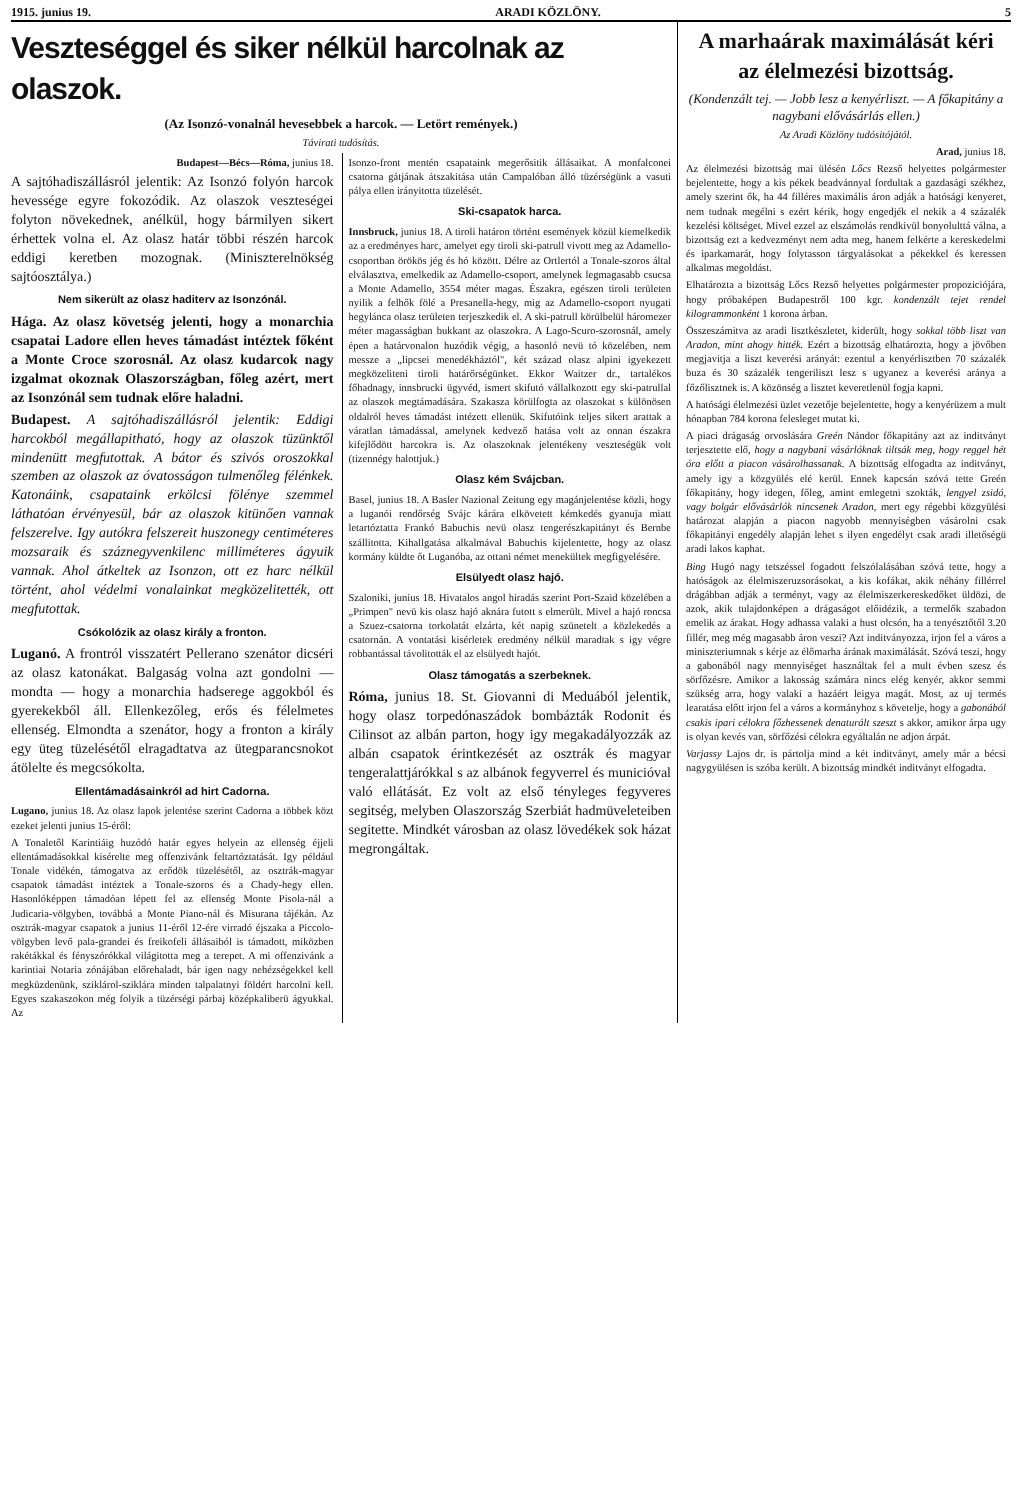1915. junius 19. ARADI KÖZLÖNY. 5
Veszteséggel és siker nélkül harcolnak az olaszok.
(Az Isonzó-vonalnál hevesebbek a harcok. — Letört remények.)
Távirati tudósítás.
Budapest—Bécs—Róma, junius 18.
A sajtóhadiszállásról jelentik: Az Isonzó folyón harcok hevessége egyre fokozódik. Az olaszok veszteségei folyton növekednek, anélkül, hogy bármilyen sikert érhettek volna el. Az olasz határ többi részén harcok eddigi keretben mozognak. (Miniszterelnökség sajtóosztálya.)
Nem sikerült az olasz haditerv az Isonzónál.
Hága. Az olasz követség jelenti, hogy a monarchia csapatai Ladore ellen heves támadást intéztek főként a Monte Croce szorosnál. Az olasz kudarcok nagy izgalmat okoznak Olaszországban, főleg azért, mert az Isonzónál sem tudnak előre haladni.
Budapest. A sajtóhadiszállásról jelentik: Eddigi harcokból megállapitható, hogy az olaszok tüzünktől mindenütt megfutottak. A bátor és szivós oroszokkal szemben az olaszok az óvatosságon tulmenőleg félénkek. Katonáink, csapataink erkölcsi fölénye szemmel láthatóan érvényesül, bár az olaszok kitünően vannak felszerelve. Igy autókra felszereit huszonegy centiméteres mozsaraik és száznegyvenkilenc milliméteres ágyuik vannak. Ahol átkeltek az Isonzon, ott ez harc nélkül történt, ahol védelmi vonalainkat megközelitették, ott megfutottak.
Csókolózik az olasz király a fronton.
Luganó. A frontról visszatért Pellerano szenátor dicséri az olasz katonákat. Balgaság volna azt gondolni — mondta — hogy a monarchia hadserege aggokból és gyerekekből áll. Ellenkezőleg, erős és félelmetes ellenség. Elmondta a szenátor, hogy a fronton a király egy üteg tüzelésétől elragadtatva az ütegparancsnokot átölelte és megcsókolta.
Ellentámadásainkról ad hirt Cadorna.
Lugano, junius 18. Az olasz lapok jelentése szerint Cadorna a többek közt ezeket jelenti junius 15-éről:
A Tonaletől Karintiáig huzódó határ egyes helyein az ellenség éjjeli ellentámadásokkal kisérelte meg offenzivánk feltartóztatását. Igy például Tonale vidékén, támogatva az erődök tüzelésétől, az osztrák-magyar csapatok támadást intéztek a Tonale-szoros és a Chady-hegy ellen. Hasonlóképpen támadóan lépett fel az ellenség Monte Pisola-nál a Judicaria-völgyben, továbbá a Monte Piano-nál és Misurana tájékán. Az osztrák-magyar csapatok a junius 11-éről 12-ére virradó éjszaka a Piccolo-völgyben levő pala-grandei és freikofeli állásaiból is támadott, miközben rakétákkal és fényszórókkal világitotta meg a terepet. A mi offenzivánk a karintiai Notaria zónájában előrehaladt, bár igen nagy nehézségekkel kell megküzdenünk, sziklárol-sziklára minden talpalatnyi földért harcolni kell. Egyes szakaszokon még folyik a tüzérségi párbaj középkaliberü ágyukkal. Az
Isonzo-front mentén csapataink megerősitik állásaikat. A monfalconei csatorna gátjának átszakitása után Campalóban álló tüzérségünk a vasuti pálya ellen irányitotta tüzelését.
Ski-csapatok harca.
Innsbruck, junius 18. A tiroli határon történt események közül kiemelkedik az a eredményes harc, amelyet egy tiroli ski-patrull vivott meg az Adamello-csoportban örökös jég és hó között. Délre az Ortlertól a Tonale-szoros által elválasztva, emelkedik az Adamello-csoport, amelynek legmagasabb csucsa a Monte Adamello, 3554 méter magas. Északra, egészen tiroli területen nyilik a felhők fölé a Presanella-hegy, mig az Adamello-csoport nyugati hegylánca olasz területen terjeszkedik el. A ski-patrull körülbelül háromezer méter magasságban bukkant az olaszokra. A Lago-Scuro-szorosnál, amely épen a határvonalon huzódik végig, a hasonló nevü tó közelében, nem messze a „lipcsei menedékháztól", két század olasz alpini igyekezett megközeliteni tiroli határőrségünket. Ekkor Waitzer dr., tartalékos főhadnagy, innsbrucki ügyvéd, ismert skifutó vállalkozott egy ski-patrullal az olaszok megtámadására. Szakasza körülfogta az olaszokat s különösen oldalról heves támadást intézett ellenük. Skifutóink teljes sikert arattak a váratlan támadással, amelynek kedvező hatása volt az onnan északra kifejlődött harcokra is. Az olaszoknak jelentékeny veszteségük volt (tizennégy halottjuk.)
Olasz kém Svájcban.
Basel, junius 18. A Basler Nazional Zeitung egy magánjelentése közli, hogy a luganói rendőrség Svájc kárára elkövetett kémkedés gyanuja miatt letartóztatta Frankó Babuchis nevü olasz tengerészkapitányt és Bernbe szállitotta. Kihallgatása alkalmával Babuchis kijelentette, hogy az olasz kormány küldte őt Luganóba, az ottani német menekültek megfigyelésére.
Elsülyedt olasz hajó.
Szaloniki, junius 18. Hivatalos angol hiradás szerint Port-Szaid közelében a „Primpen" nevü kis olasz hajó aknára futott s elmerült. Mivel a hajó roncsa a Szuez-csatorna torkolatát elzárta, két napig szünetelt a közlekedés a csatornán. A vontatási kisérletek eredmény nélkül maradtak s igy végre robbantással távolitották el az elsülyedt hajót.
Olasz támogatás a szerbeknek.
Róma, junius 18. St. Giovanni di Meduából jelentik, hogy olasz torpedónaszádok bombázták Rodonit és Cilinsot az albán parton, hogy igy megakadályozzák az albán csapatok érintkezését az osztrák és magyar tengeralattjárókkal s az albánok fegyverrel és municióval való ellátását. Ez volt az első tényleges fegyveres segitség, melyben Olaszország Szerbiát hadmüveleteiben segitette. Mindkét városban az olasz lövedékek sok házat megrongáltak.
A marhaárak maximálását kéri az élelmezési bizottság.
(Kondenzált tej. — Jobb lesz a kenyérliszt. — A főkapitány a nagybani elővásárlás ellen.)
Az Aradi Közlöny tudósitójától.
Arad, junius 18.
Az élelmezési bizottság mai ülésén Lőcs Rezső helyettes polgármester bejelentette, hogy a kis pékek beadvánnyal fordultak a gazdasági székhez, amely szerint ők, ha 44 filléres maximális áron adják a hatósági kenyeret, nem tudnak megélni s ezért kérik, hogy engedjék el nekik a 4 százalék kezelési költséget. Mivel ezzel az elszámolás rendkivül bonyolulttá válna, a bizottság ezt a kedvezményt nem adta meg, hanem felkérte a kereskedelmi és iparkamarát, hogy folytasson tárgyalásokat a pékekkel és keressen alkalmas megoldást.
Elhatározta a bizottság Lőcs Rezső helyettes polgármester propoziciójára, hogy próbaképen Budapestről 100 kgr. kondenzált tejet rendel kilogrammonként 1 korona árban.
Összeszámitva az aradi lisztkészletet, kiderült, hogy sokkal több liszt van Aradon, mint ahogy hitték. Ezért a bizottság elhatározta, hogy a jövőben megjavitja a liszt keverési arányát: ezentul a kenyérlisztben 70 százalék buza és 30 százalék tengeriliszt lesz s ugyanez a keverési aránya a főzőlisztnek is. A közönség a lisztet keveretlenül fogja kapni.
A hatósági élelmezési üzlet vezetője bejelentette, hogy a kenyérüzem a mult hónapban 784 korona felesleget mutat ki.
A piaci drágaság orvoslására Greén Nándor főkapitány azt az inditványt terjesztette elő, hogy a nagybani vásárlóknak tiltsák meg, hogy reggel hét óra előtt a piacon vásárolhassanak. A bizottság elfogadta az inditványt, amely igy a közgyülés elé kerül. Ennek kapcsán szóvá tette Greén főkapitány, hogy idegen, főleg, amint emlegetni szokták, lengyel zsidó, vagy bolgár elővásárlók nincsenek Aradon, mert egy régebbi közgyülési határozat alapján a piacon nagyobb mennyiségben vásárolni csak főkapitányi engedély alapján lehet s ilyen engedélyt csak aradi illetőségü aradi lakos kaphat.
Bing Hugó nagy tetszéssel fogadott felszólalásában szóvá tette, hogy a hatóságok az élelmiszeruzsorásokat, a kis kofákat, akik néhány fillérrel drágábban adják a terményt, vagy az élelmiszerkereskedőket üldözi, de azok, akik tulajdonképen a drágaságot előidézik, a termelők szabadon emelik az árakat. Hogy adhassa valaki a hust olcsón, ha a tenyésztőtől 3.20 fillér, meg még magasabb áron veszi? Azt inditványozza, irjon fel a város a miniszteriumnak s kérje az élőmarha árának maximálását. Szóvá teszi, hogy a gabonából nagy mennyiséget használtak fel a mult évben szesz és sörfőzésre. Amikor a lakosság számára nincs elég kenyér, akkor semmi szükség arra, hogy valaki a hazáért leigya magát. Most, az uj termés learatása előtt irjon fel a város a kormányhoz s követelje, hogy a gabonából csakis ipari célokra főzhessenek denaturált szeszt s akkor, amikor árpa ugy is olyan kevés van, sörfőzési célokra egyáltalán ne adjon árpát.
Varjassy Lajos dr. is pártolja mind a két inditványt, amely már a bécsi nagygyülésen is szóba került. A bizottság mindkét inditványt elfogadta.